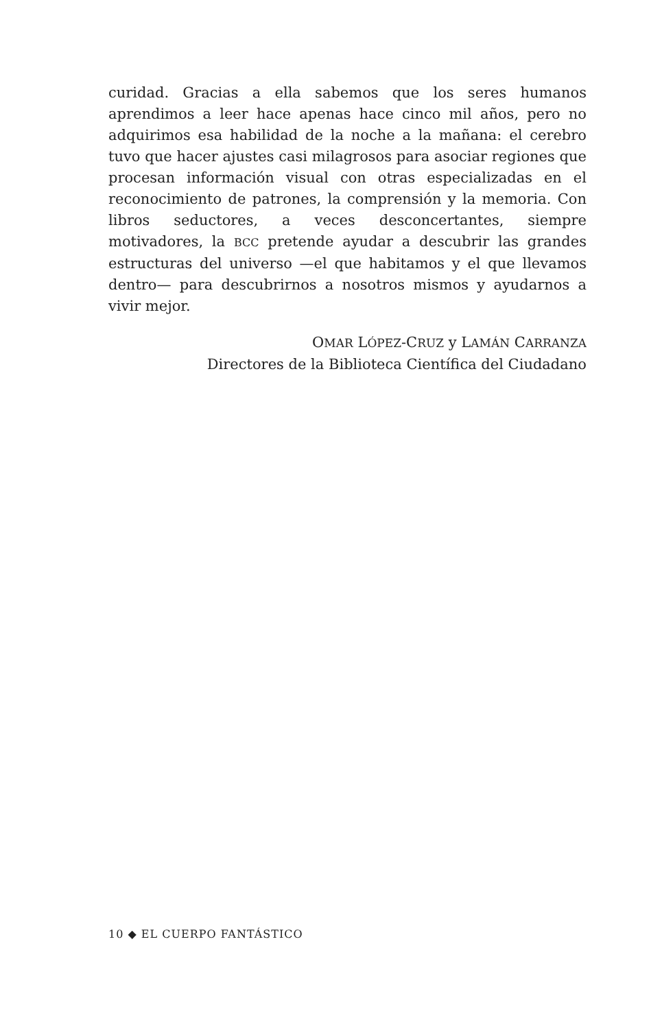curidad. Gracias a ella sabemos que los seres humanos aprendimos a leer hace apenas hace cinco mil años, pero no adquirimos esa habilidad de la noche a la mañana: el cerebro tuvo que hacer ajustes casi milagrosos para asociar regiones que procesan información visual con otras especializadas en el reconocimiento de patrones, la comprensión y la memoria. Con libros seductores, a veces desconcertantes, siempre motivadores, la BCC pretende ayudar a descubrir las grandes estructuras del universo —el que habitamos y el que llevamos dentro— para descubrirnos a nosotros mismos y ayudarnos a vivir mejor.
OMAR LÓPEZ-CRUZ y LAMÁN CARRANZA
Directores de la Biblioteca Científica del Ciudadano
10 ◆ EL CUERPO FANTÁSTICO